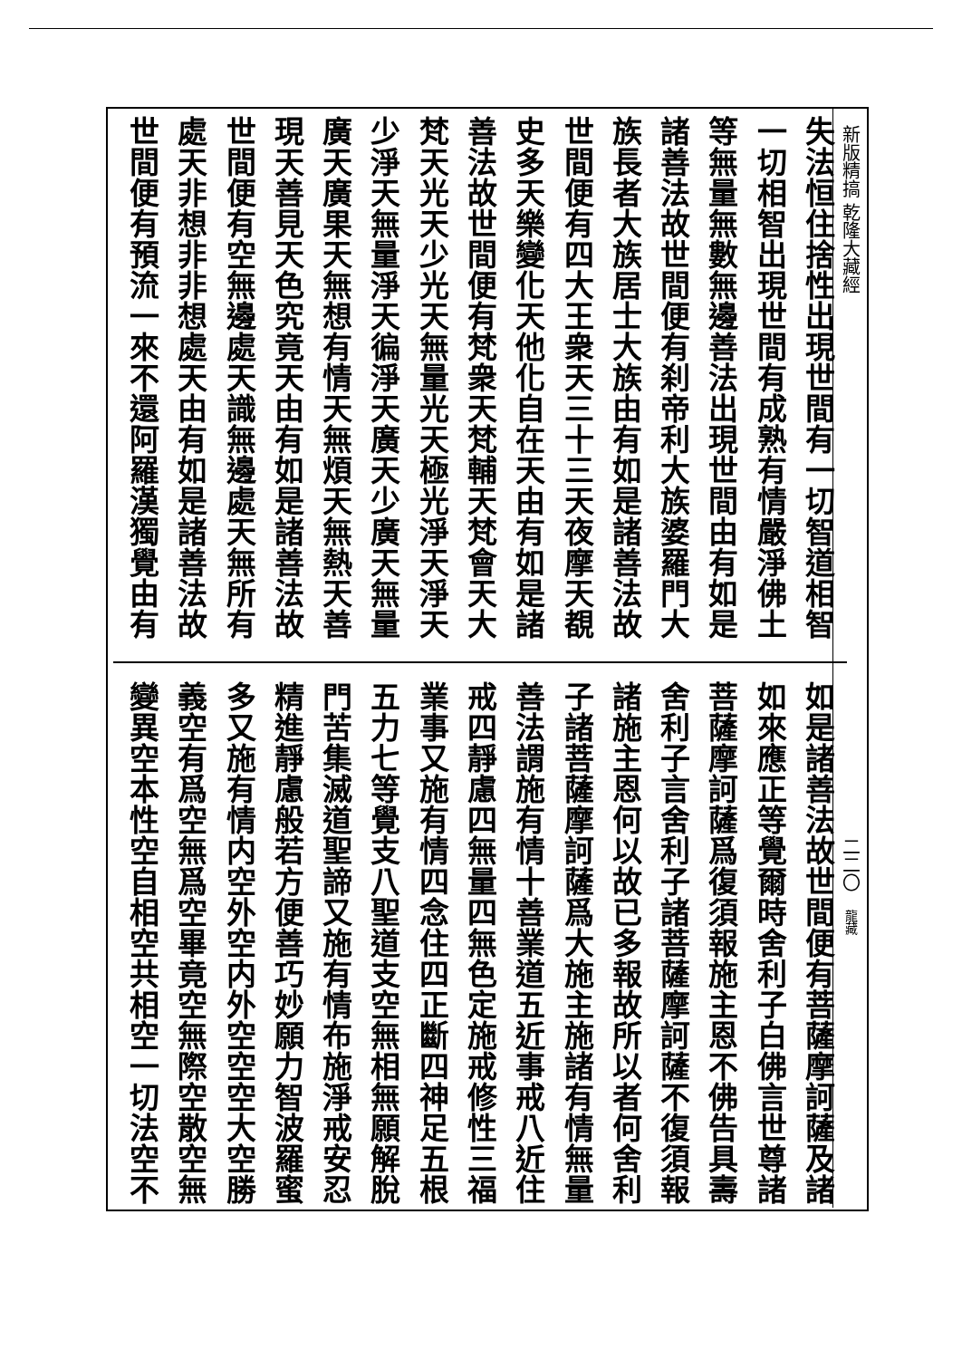新版精搞 乾隆大藏經
二二〇
龍藏
失法恒住捨性出現世間有一切智道相智
一切相智出現世間有成熟有情嚴淨佛土
等無量無數無邊善法出現世間由有如是
諸善法故世間便有刹帝利大族婆羅門大
族長者大族居士大族由有如是諸善法故
世間便有四大王衆天三十三天夜摩天覩
史多天樂變化天他化自在天由有如是諸
善法故世間便有梵衆天梵輔天梵會天大
梵天光天少光天無量光天極光淨天淨天
少淨天無量淨天徧淨天廣天少廣天無量
廣天廣果天無想有情天無煩天無熱天善
現天善見天色究竟天由有如是諸善法故
世間便有空無邊處天識無邊處天無所有
處天非想非非想處天由有如是諸善法故
世間便有預流一來不還阿羅漢獨覺由有
如是諸善法故世間便有菩薩摩訶薩及諸
如來應正等覺爾時舍利子白佛言世尊諸
菩薩摩訶薩爲復須報施主恩不佛告具壽
舍利子言舍利子諸菩薩摩訶薩不復須報
諸施主恩何以故已多報故所以者何舍利
子諸菩薩摩訶薩爲大施主施諸有情無量
善法謂施有情十善業道五近事戒八近住
戒四靜慮四無量四無色定施戒修性三福
業事又施有情四念住四正斷四神足五根
五力七等覺支八聖道支空無相無願解脫
門苦集滅道聖諦又施有情布施淨戒安忍
精進靜慮般若方便善巧妙願力智波羅蜜
多又施有情内空外空内外空空空大空勝
義空有爲空無爲空畢竟空無際空散空無
變異空本性空自相空共相空一切法空不